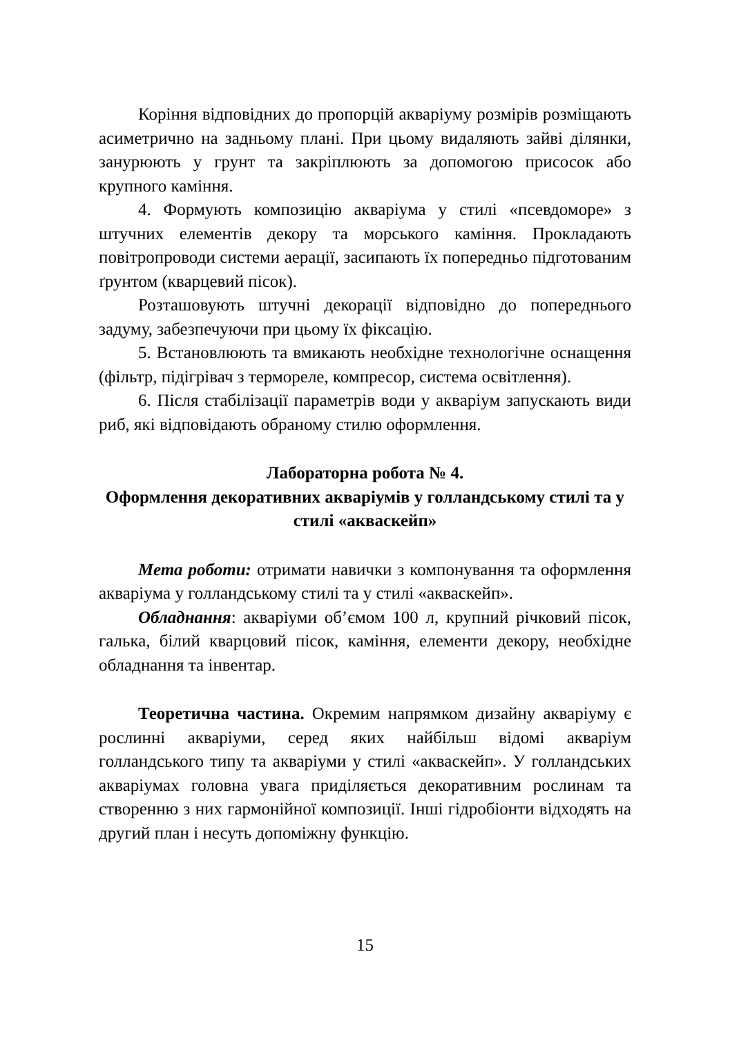Коріння відповідних до пропорцій акваріуму розмірів розміщають асиметрично на задньому плані. При цьому видаляють зайві ділянки, занурюють у грунт та закріплюють за допомогою присосок або крупного каміння.
4. Формують композицію акваріума у стилі «псевдоморе» з штучних елементів декору та морського каміння. Прокладають повітропроводи системи аерації, засипають їх попередньо підготованим ґрунтом (кварцевий пісок).
Розташовують штучні декорації відповідно до попереднього задуму, забезпечуючи при цьому їх фіксацію.
5. Встановлюють та вмикають необхідне технологічне оснащення (фільтр, підігрівач з термореле, компресор, система освітлення).
6. Після стабілізації параметрів води у акваріум запускають види риб, які відповідають обраному стилю оформлення.
Лабораторна робота № 4.
Оформлення декоративних акваріумів у голландському стилі та у стилі «акваскейп»
Мета роботи: отримати навички з компонування та оформлення акваріума у голландському стилі та у стилі «акваскейп».
Обладнання: акваріуми об’ємом 100 л, крупний річковий пісок, галька, білий кварцовий пісок, каміння, елементи декору, необхідне обладнання та інвентар.
Теоретична частина. Окремим напрямком дизайну акваріуму є рослинні акваріуми, серед яких найбільш відомі акваріум голландського типу та акваріуми у стилі «акваскейп». У голландських акваріумах головна увага приділяється декоративним рослинам та створенню з них гармонійної композиції. Інші гідробіонти відходять на другий план і несуть допоміжну функцію.
15